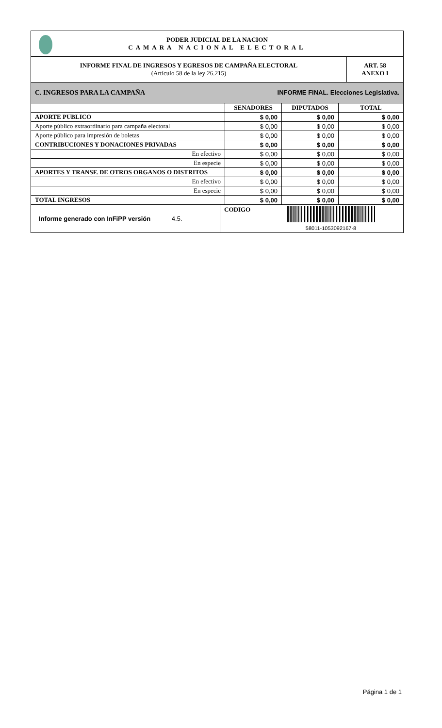| PODER JUDICIAL DE LA NACION CAMARA NACIONAL ELECTORAL | |
| INFORME FINAL DE INGRESOS Y EGRESOS DE CAMPAÑA ELECTORAL (Artículo 58 de la ley 26.215) | ART. 58 ANEXO I |
| C. INGRESOS PARA LA CAMPAÑA INFORME FINAL. Elecciones Legislativa. | |
| | SENADORES | DIPUTADOS | TOTAL |
| --- | --- | --- | --- |
| APORTE PUBLICO | $ 0,00 | $ 0,00 | $ 0,00 |
| Aporte público extraordinario para campaña electoral | $ 0,00 | $ 0,00 | $ 0,00 |
| Aporte público para impresión de boletas | $ 0,00 | $ 0,00 | $ 0,00 |
| CONTRIBUCIONES Y DONACIONES PRIVADAS | $ 0,00 | $ 0,00 | $ 0,00 |
| En efectivo | $ 0,00 | $ 0,00 | $ 0,00 |
| En especie | $ 0,00 | $ 0,00 | $ 0,00 |
| APORTES Y TRANSF. DE OTROS ORGANOS O DISTRITOS | $ 0,00 | $ 0,00 | $ 0,00 |
| En efectivo | $ 0,00 | $ 0,00 | $ 0,00 |
| En especie | $ 0,00 | $ 0,00 | $ 0,00 |
| TOTAL INGRESOS | $ 0,00 | $ 0,00 | $ 0,00 |
| Informe generado con InFiPP versión 4.5. | CODIGO 58011-1053092167-8 |
Página 1 de 1